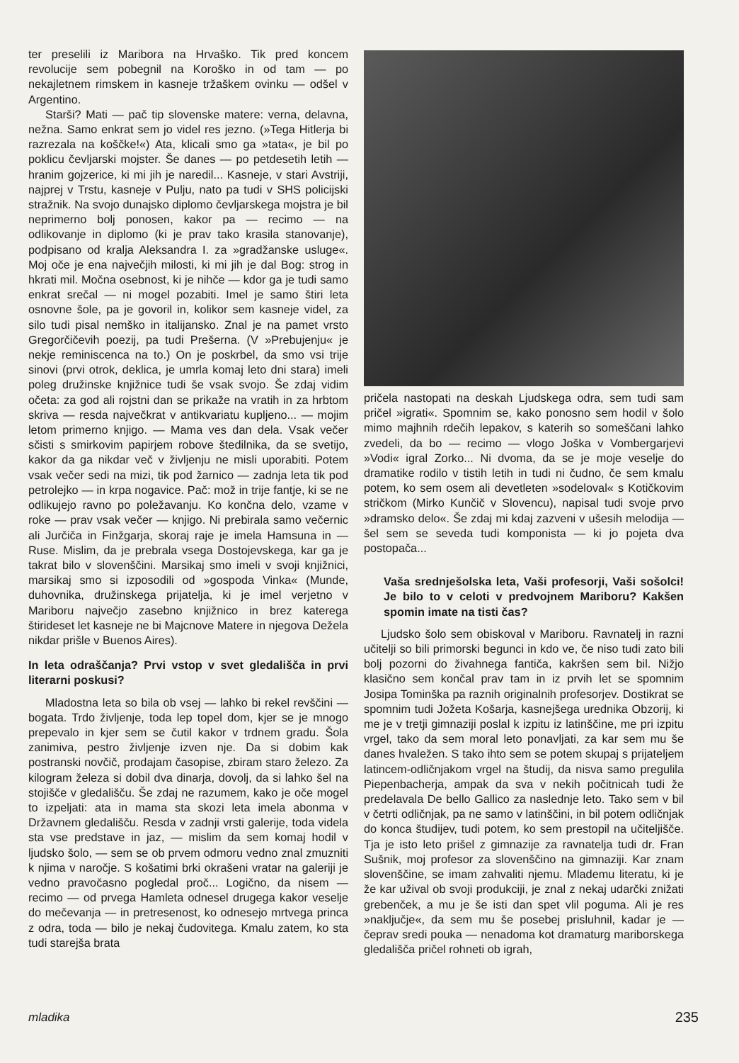ter preselili iz Maribora na Hrvaško. Tik pred koncem revolucije sem pobegnil na Koroško in od tam — po nekajletnem rimskem in kasneje tržaškem ovinku — odšel v Argentino.
Starši? Mati — pač tip slovenske matere: verna, delavna, nežna. Samo enkrat sem jo videl res jezno. (»Tega Hitlerja bi razrezala na koščke!«) Ata, klicali smo ga »tata«, je bil po poklicu čevljarski mojster. Še danes — po petdesetih letih — hranim gojzerice, ki mi jih je naredil... Kasneje, v stari Avstriji, najprej v Trstu, kasneje v Pulju, nato pa tudi v SHS policijski stražnik. Na svojo dunajsko diplomo čevljarskega mojstra je bil neprimerno bolj ponosen, kakor pa — recimo — na odlikovanje in diplomo (ki je prav tako krasila stanovanje), podpisano od kralja Aleksandra I. za »gradžanske usluge«. Moj oče je ena največjih milosti, ki mi jih je dal Bog: strog in hkrati mil. Močna osebnost, ki je nihče — kdor ga je tudi samo enkrat srečal — ni mogel pozabiti. Imel je samo štiri leta osnovne šole, pa je govoril in, kolikor sem kasneje videl, za silo tudi pisal nemško in italijansko. Znal je na pamet vrsto Gregorčičevih poezij, pa tudi Prešerna. (V »Prebujenju« je nekje reminiscenca na to.) On je poskrbel, da smo vsi trije sinovi (prvi otrok, deklica, je umrla komaj leto dni stara) imeli poleg družinske knjižnice tudi še vsak svojo. Še zdaj vidim očeta: za god ali rojstni dan se prikaže na vratih in za hrbtom skriva — resda največkrat v antikvariatu kupljeno... — mojim letom primerno knjigo. — Mama ves dan dela. Vsak večer sčisti s smirkovim papirjem robove štedilnika, da se svetijo, kakor da ga nikdar več v življenju ne misli uporabiti. Potem vsak večer sedi na mizi, tik pod žarnico — zadnja leta tik pod petrolejko — in krpa nogavice. Pač: mož in trije fantje, ki se ne odlikujejo ravno po poležavanju. Ko končna delo, vzame v roke — prav vsak večer — knjigo. Ni prebirala samo večernic ali Jurčiča in Finžgarja, skoraj raje je imela Hamsuna in — Ruse. Mislim, da je prebrala vsega Dostojevskega, kar ga je takrat bilo v slovenščini. Marsikaj smo imeli v svoji knjižnici, marsikaj smo si izposodili od »gospoda Vinka« (Munde, duhovnika, družinskega prijatelja, ki je imel verjetno v Mariboru največjo zasebno knjižnico in brez katerega štirideset let kasneje ne bi Majcnove Matere in njegova Dežela nikdar prišle v Buenos Aires).
In leta odraščanja? Prvi vstop v svet gledališča in prvi literarni poskusi?
Mladostna leta so bila ob vsej — lahko bi rekel revščini — bogata. Trdo življenje, toda lep topel dom, kjer se je mnogo prepevalo in kjer sem se čutil kakor v trdnem gradu. Šola zanimiva, pestro življenje izven nje. Da si dobim kak postranski novčič, prodajam časopise, zbiram staro železo. Za kilogram železa si dobil dva dinarja, dovolj, da si lahko šel na stojišče v gledališču. Še zdaj ne razumem, kako je oče mogel to izpeljati: ata in mama sta skozi leta imela abonma v Državnem gledališču. Resda v zadnji vrsti galerije, toda videla sta vse predstave in jaz, — mislim da sem komaj hodil v ljudsko šolo, — sem se ob prvem odmoru vedno znal zmuzniti k njima v naročje. S košatimi brki okrašeni vratar na galeriji je vedno pravočasno pogledal proč... Logično, da nisem — recimo — od prvega Hamleta odnesel drugega kakor veselje do mečevanja — in pretresenost, ko odnesejo mrtvega princa z odra, toda — bilo je nekaj čudovitega. Kmalu zatem, ko sta tudi starejša brata
pričela nastopati na deskah Ljudskega odra, sem tudi sam pričel »igrati«. Spomnim se, kako ponosno sem hodil v šolo mimo majhnih rdečih lepakov, s katerih so someščani lahko zvedeli, da bo — recimo — vlogo Joška v Vombergarjevi »Vodi« igral Zorko... Ni dvoma, da se je moje veselje do dramatike rodilo v tistih letih in tudi ni čudno, če sem kmalu potem, ko sem osem ali devetleten »sodeloval« s Kotičkovim stričkom (Mirko Kunčič v Slovencu), napisal tudi svoje prvo »dramsko delo«. Še zdaj mi kdaj zazveni v ušesih melodija — šel sem se seveda tudi komponista — ki jo pojeta dva postopača...
Vaša srednješolska leta, Vaši profesorji, Vaši sošolci! Je bilo to v celoti v predvojnem Mariboru? Kakšen spomin imate na tisti čas?
Ljudsko šolo sem obiskoval v Mariboru. Ravnatelj in razni učitelji so bili primorski begunci in kdo ve, če niso tudi zato bili bolj pozorni do živahnega fantiča, kakršen sem bil. Nižjo klasično sem končal prav tam in iz prvih let se spomnim Josipa Tominška pa raznih originalnih profesorjev. Dostikrat se spomnim tudi Jožeta Košarja, kasnejšega urednika Obzorij, ki me je v tretji gimnaziji poslal k izpitu iz latinščine, me pri izpitu vrgel, tako da sem moral leto ponavljati, za kar sem mu še danes hvaležen. S tako ihto sem se potem skupaj s prijateljem latincem-odličnjakom vrgel na študij, da nisva samo pregulila Piepenbacherja, ampak da sva v nekih počitnicah tudi že predelavala De bello Gallico za naslednje leto. Tako sem v bil v četrti odličnjak, pa ne samo v latinščini, in bil potem odličnjak do konca študijev, tudi potem, ko sem prestopil na učiteljišče. Tja je isto leto prišel z gimnazije za ravnatelja tudi dr. Fran Sušnik, moj profesor za slovenščino na gimnaziji. Kar znam slovenščine, se imam zahvaliti njemu. Mlademu literatu, ki je že kar užival ob svoji produkciji, je znal z nekaj udarčki znižati grebenček, a mu je še isti dan spet vlil poguma. Ali je res »naključje«, da sem mu še posebej prisluhnil, kadar je — čeprav sredi pouka — nenadoma kot dramaturg mariborskega gledališča pričel rohneti ob igrah,
mladika 235